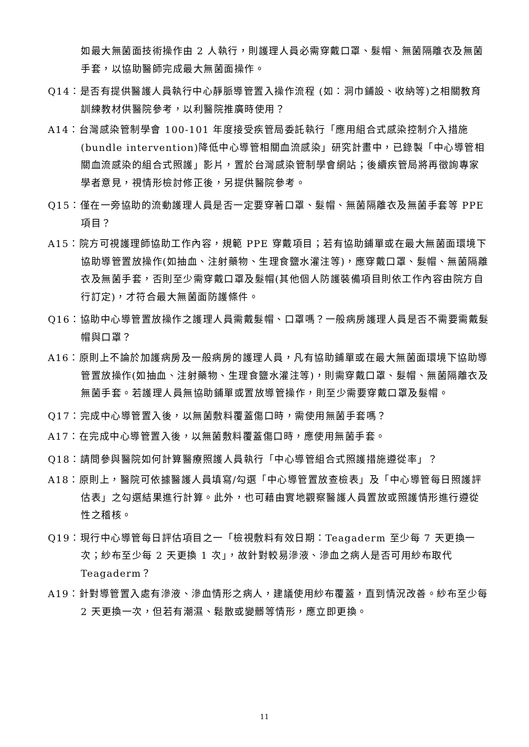如最大無菌面技術操作由 2 人執行，則護理人員必需穿戴口罩、髮帽、無菌隔離衣及無菌手套，以協助醫師完成最大無菌面操作。
Q14：是否有提供醫護人員執行中心靜脈導管置入操作流程 (如：洞巾鋪設、收納等)之相關教育訓練教材供醫院參考，以利醫院推廣時使用？
A14：台灣感染管制學會 100-101 年度接受疾管局委託執行「應用組合式感染控制介入措施(bundle intervention)降低中心導管相關血流感染」研究計畫中，已錄製「中心導管相關血流感染的組合式照護」影片，置於台灣感染管制學會網站；後續疾管局將再徵詢專家學者意見，視情形檢討修正後，另提供醫院參考。
Q15：僅在一旁協助的流動護理人員是否一定要穿著口罩、髮帽、無菌隔離衣及無菌手套等 PPE 項目？
A15：院方可視護理師協助工作內容，規範 PPE 穿戴項目；若有協助鋪單或在最大無菌面環境下協助導管置放操作(如抽血、注射藥物、生理食鹽水灌注等)，應穿戴口罩、髮帽、無菌隔離衣及無菌手套，否則至少需穿戴口罩及髮帽(其他個人防護裝備項目則依工作內容由院方自行訂定)，才符合最大無菌面防護條件。
Q16：協助中心導管置放操作之護理人員需戴髮帽、口罩嗎？一般病房護理人員是否不需要需戴髮帽與口罩？
A16：原則上不論於加護病房及一般病房的護理人員，凡有協助鋪單或在最大無菌面環境下協助導管置放操作(如抽血、注射藥物、生理食鹽水灌注等)，則需穿戴口罩、髮帽、無菌隔離衣及無菌手套。若護理人員無協助鋪單或置放導管操作，則至少需要穿戴口罩及髮帽。
Q17：完成中心導管置入後，以無菌敷料覆蓋傷口時，需使用無菌手套嗎？
A17：在完成中心導管置入後，以無菌敷料覆蓋傷口時，應使用無菌手套。
Q18：請問參與醫院如何計算醫療照護人員執行「中心導管組合式照護措施遵從率」？
A18：原則上，醫院可依據醫護人員填寫/勾選「中心導管置放查檢表」及「中心導管每日照護評估表」之勾選結果進行計算。此外，也可藉由實地觀察醫護人員置放或照護情形進行遵從性之稽核。
Q19：現行中心導管每日評估項目之一「檢視敷料有效日期：Teagaderm 至少每 7 天更換一次；紗布至少每 2 天更換 1 次」，故針對較易滲液、滲血之病人是否可用紗布取代 Teagaderm？
A19：針對導管置入處有滲液、滲血情形之病人，建議使用紗布覆蓋，直到情況改善。紗布至少每 2 天更換一次，但若有潮濕、鬆散或變髒等情形，應立即更換。
11